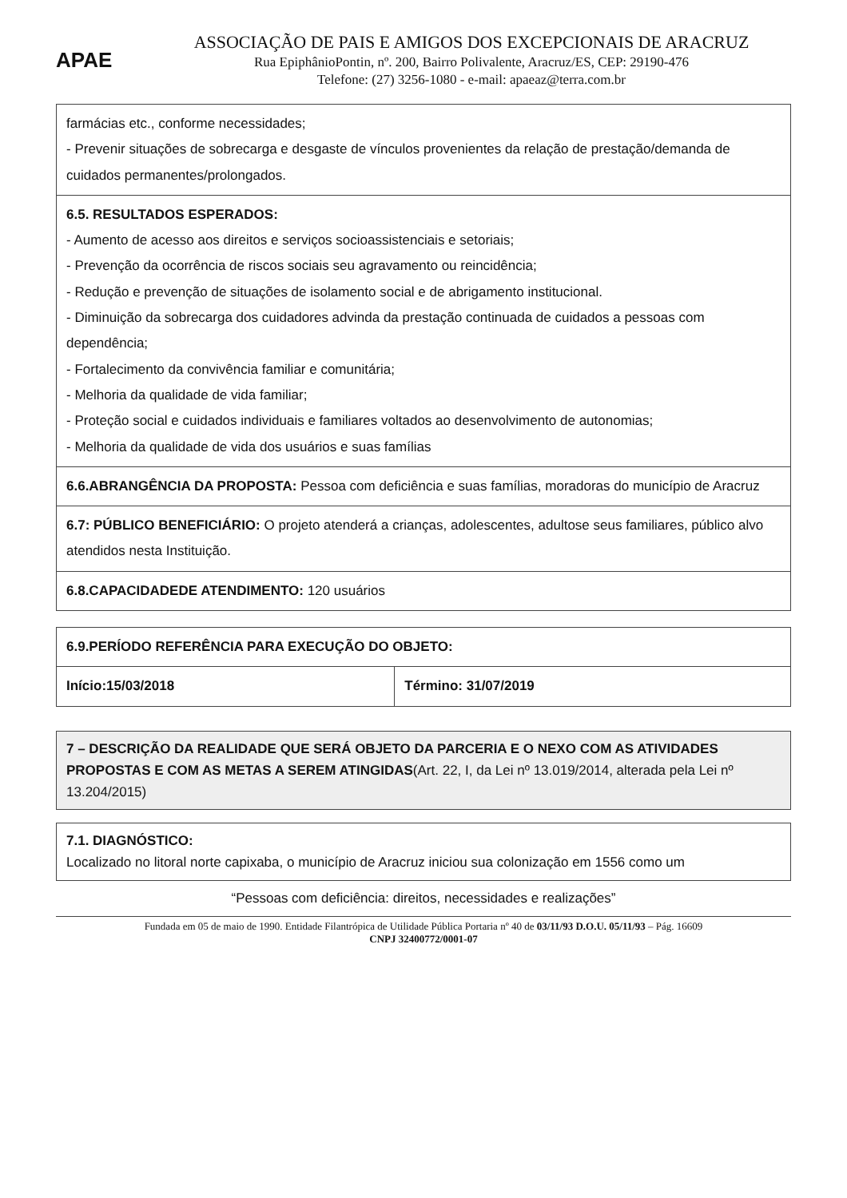APAE
ASSOCIAÇÃO DE PAIS E AMIGOS DOS EXCEPCIONAIS DE ARACRUZ
Rua EpiphânioPontin, nº. 200, Bairro Polivalente, Aracruz/ES, CEP: 29190-476
Telefone: (27) 3256-1080 - e-mail: apaeaz@terra.com.br
| farmácias etc., conforme necessidades; - Prevenir situações de sobrecarga e desgaste de vínculos provenientes da relação de prestação/demanda de cuidados permanentes/prolongados. |
| 6.5. RESULTADOS ESPERADOS: - Aumento de acesso aos direitos e serviços socioassistenciais e setoriais; - Prevenção da ocorrência de riscos sociais seu agravamento ou reincidência; - Redução e prevenção de situações de isolamento social e de abrigamento institucional. - Diminuição da sobrecarga dos cuidadores advinda da prestação continuada de cuidados a pessoas com dependência; - Fortalecimento da convivência familiar e comunitária; - Melhoria da qualidade de vida familiar; - Proteção social e cuidados individuais e familiares voltados ao desenvolvimento de autonomias; - Melhoria da qualidade de vida dos usuários e suas famílias |
| 6.6.ABRANGÊNCIA DA PROPOSTA: Pessoa com deficiência e suas famílias, moradoras do município de Aracruz |
| 6.7: PÚBLICO BENEFICIÁRIO: O projeto atenderá a crianças, adolescentes, adultose seus familiares, público alvo atendidos nesta Instituição. |
| 6.8.CAPACIDADEDE ATENDIMENTO: 120 usuários |
| 6.9.PERÍODO REFERÊNCIA PARA EXECUÇÃO DO OBJETO: | |
| Início:15/03/2018 | Término: 31/07/2019 |
7 – DESCRIÇÃO DA REALIDADE QUE SERÁ OBJETO DA PARCERIA E O NEXO COM AS ATIVIDADES PROPOSTAS E COM AS METAS A SEREM ATINGIDAS(Art. 22, I, da Lei nº 13.019/2014, alterada pela Lei nº 13.204/2015)
7.1. DIAGNÓSTICO:
Localizado no litoral norte capixaba, o município de Aracruz iniciou sua colonização em 1556 como um
“Pessoas com deficiência: direitos, necessidades e realizações”
Fundada em 05 de maio de 1990. Entidade Filantrópica de Utilidade Pública Portaria nº 40 de 03/11/93 D.O.U. 05/11/93 – Pág. 16609
CNPJ 32400772/0001-07